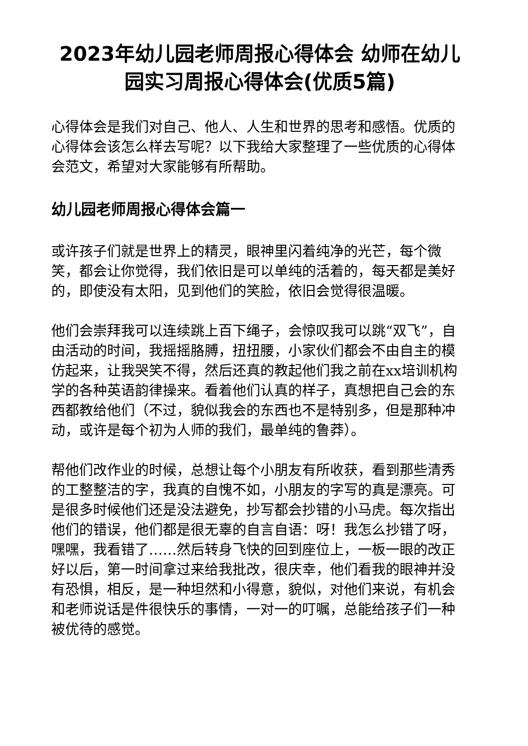2023年幼儿园老师周报心得体会 幼师在幼儿园实习周报心得体会(优质5篇)
心得体会是我们对自己、他人、人生和世界的思考和感悟。优质的心得体会该怎么样去写呢？以下我给大家整理了一些优质的心得体会范文，希望对大家能够有所帮助。
幼儿园老师周报心得体会篇一
或许孩子们就是世界上的精灵，眼神里闪着纯净的光芒，每个微笑，都会让你觉得，我们依旧是可以单纯的活着的，每天都是美好的，即使没有太阳，见到他们的笑脸，依旧会觉得很温暖。
他们会崇拜我可以连续跳上百下绳子，会惊叹我可以跳“双飞”，自由活动的时间，我摇摇胳膊，扭扭腰，小家伙们都会不由自主的模仿起来，让我哭笑不得，然后还真的教起他们我之前在xx培训机构学的各种英语韵律操来。看着他们认真的样子，真想把自己会的东西都教给他们（不过，貌似我会的东西也不是特别多，但是那种冲动，或许是每个初为人师的我们，最单纯的鲁莽）。
帮他们改作业的时候，总想让每个小朋友有所收获，看到那些清秀的工整整洁的字，我真的自愧不如，小朋友的字写的真是漂亮。可是很多时候他们还是没法避免，抄写都会抄错的小马虎。每次指出他们的错误，他们都是很无辜的自言自语：呀！我怎么抄错了呀，嘿嘿，我看错了……然后转身飞快的回到座位上，一板一眼的改正好以后，第一时间拿过来给我批改，很庆幸，他们看我的眼神并没有恐惧，相反，是一种坦然和小得意，貌似，对他们来说，有机会和老师说话是件很快乐的事情，一对一的叮嘱，总能给孩子们一种被优待的感觉。